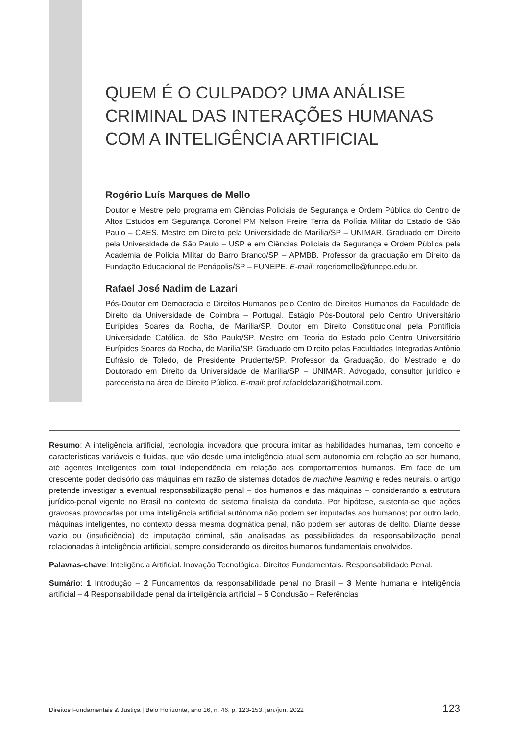QUEM É O CULPADO? UMA ANÁLISE CRIMINAL DAS INTERAÇÕES HUMANAS COM A INTELIGÊNCIA ARTIFICIAL
Rogério Luís Marques de Mello
Doutor e Mestre pelo programa em Ciências Policiais de Segurança e Ordem Pública do Centro de Altos Estudos em Segurança Coronel PM Nelson Freire Terra da Polícia Militar do Estado de São Paulo – CAES. Mestre em Direito pela Universidade de Marília/SP – UNIMAR. Graduado em Direito pela Universidade de São Paulo – USP e em Ciências Policiais de Segurança e Ordem Pública pela Academia de Polícia Militar do Barro Branco/SP – APMBB. Professor da graduação em Direito da Fundação Educacional de Penápolis/SP – FUNEPE. E-mail: rogeriomello@funepe.edu.br.
Rafael José Nadim de Lazari
Pós-Doutor em Democracia e Direitos Humanos pelo Centro de Direitos Humanos da Faculdade de Direito da Universidade de Coimbra – Portugal. Estágio Pós-Doutoral pelo Centro Universitário Eurípides Soares da Rocha, de Marília/SP. Doutor em Direito Constitucional pela Pontifícia Universidade Católica, de São Paulo/SP. Mestre em Teoria do Estado pelo Centro Universitário Eurípides Soares da Rocha, de Marília/SP. Graduado em Direito pelas Faculdades Integradas Antônio Eufrásio de Toledo, de Presidente Prudente/SP. Professor da Graduação, do Mestrado e do Doutorado em Direito da Universidade de Marília/SP – UNIMAR. Advogado, consultor jurídico e parecerista na área de Direito Público. E-mail: prof.rafaeldelazari@hotmail.com.
Resumo: A inteligência artificial, tecnologia inovadora que procura imitar as habilidades humanas, tem conceito e características variáveis e fluidas, que vão desde uma inteligência atual sem autonomia em relação ao ser humano, até agentes inteligentes com total independência em relação aos comportamentos humanos. Em face de um crescente poder decisório das máquinas em razão de sistemas dotados de machine learning e redes neurais, o artigo pretende investigar a eventual responsabilização penal – dos humanos e das máquinas – considerando a estrutura jurídico-penal vigente no Brasil no contexto do sistema finalista da conduta. Por hipótese, sustenta-se que ações gravosas provocadas por uma inteligência artificial autônoma não podem ser imputadas aos humanos; por outro lado, máquinas inteligentes, no contexto dessa mesma dogmática penal, não podem ser autoras de delito. Diante desse vazio ou (insuficiência) de imputação criminal, são analisadas as possibilidades da responsabilização penal relacionadas à inteligência artificial, sempre considerando os direitos humanos fundamentais envolvidos.
Palavras-chave: Inteligência Artificial. Inovação Tecnológica. Direitos Fundamentais. Responsabilidade Penal.
Sumário: 1 Introdução – 2 Fundamentos da responsabilidade penal no Brasil – 3 Mente humana e inteligência artificial – 4 Responsabilidade penal da inteligência artificial – 5 Conclusão – Referências
Direitos Fundamentais & Justiça | Belo Horizonte, ano 16, n. 46, p. 123-153, jan./jun. 2022 123